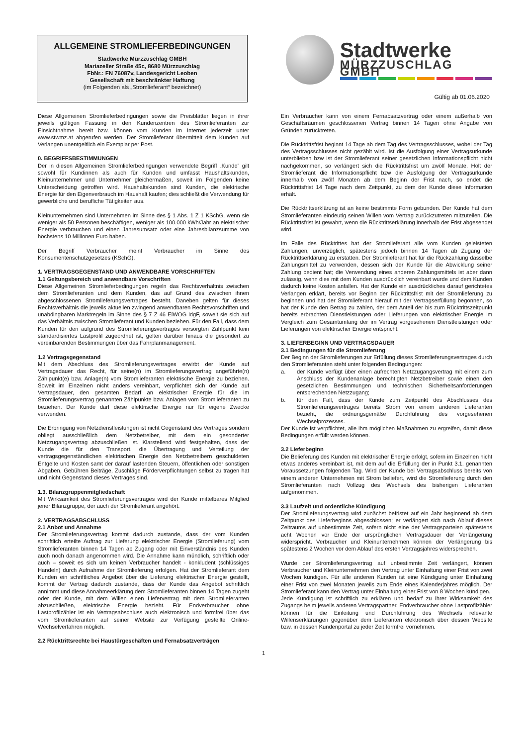ALLGEMEINE STROMLIEFERBEDINGUNGEN
Stadtwerke Mürzzuschlag GMBH
Mariazeller Straße 45c, 8680 Mürzzuschlag
FbNr.: FN 76087v, Landesgericht Leoben
Gesellschaft mit beschränkter Haftung
(im Folgenden als „Stromlieferant“ bezeichnet)
Stadtwerke
MÜRZZUSCHLAG GMBH
Gültig ab 01.06.2020
Diese Allgemeinen Stromlieferbedingungen sowie die Preisblätter liegen in ihrer jeweils gültigen Fassung in den Kundenzentren des Stromlieferanten zur Einsichtnahme bereit bzw. können vom Kunden im Internet jederzeit unter www.stwmz.at abgerufen werden. Der Stromlieferant übermittelt dem Kunden auf Verlangen unentgeltlich ein Exemplar per Post.
0. BEGRIFFSBESTIMMUNGEN
Der in diesen Allgemeinen Stromlieferbedingungen verwendete Begriff „Kunde” gilt sowohl für Kundinnen als auch für Kunden und umfasst Haushaltskunden, Kleinunternehmer und Unternehmer gleichermaßen, soweit im Folgenden keine Unterscheidung getroffen wird. Haushaltskunden sind Kunden, die elektrische Energie für den Eigenverbrauch im Haushalt kaufen; dies schließt die Verwendung für gewerbliche und berufliche Tätigkeiten aus.
Kleinunternehmen sind Unternehmen im Sinne des § 1 Abs. 1 Z 1 KSchG, wenn sie weniger als 50 Personen beschäftigen, weniger als 100.000 kWh/Jahr an elektrischer Energie verbrauchen und einen Jahresumsatz oder eine Jahresbilanzsumme von höchstens 10 Millionen Euro haben.
Der Begriff Verbraucher meint Verbraucher im Sinne des Konsumentenschutzgesetzes (KSchG).
1. VERTRAGSGEGENSTAND UND ANWENDBARE VORSCHRIFTEN
1.1 Geltungsbereich und anwendbare Vorschriften
Diese Allgemeinen Stromlieferbedingungen regeln das Rechtsverhältnis zwischen dem Stromlieferanten und dem Kunden, das auf Grund des zwischen ihnen abgeschlossenen Stromlieferungsvertrages besteht. Daneben gelten für dieses Rechtsverhältnis die jeweils aktuellen zwingend anwendbaren Rechtsvorschriften und unabdingbaren Marktregeln im Sinne des § 7 Z 46 ElWOG idgF, soweit sie sich auf das Verhältnis zwischen Stromlieferant und Kunden beziehen. Für den Fall, dass dem Kunden für den aufgrund des Stromlieferungsvertrages versorgten Zählpunkt kein standardisiertes Lastprofil zugeordnet ist, gelten darüber hinaus die gesondert zu vereinbarenden Bestimmungen über das Fahrplanmanagement.
1.2 Vertragsgegenstand
Mit dem Abschluss des Stromlieferungsvertrages erwirbt der Kunde auf Vertragsdauer das Recht, für seine(n) im Stromlieferungsvertrag angeführte(n) Zählpunkt(e) bzw. Anlage(n) vom Stromlieferanten elektrische Energie zu beziehen. Soweit im Einzelnen nicht anders vereinbart, verpflichtet sich der Kunde auf Vertragsdauer, den gesamten Bedarf an elektrischer Energie für die im Stromlieferungsvertrag genannten Zählpunkte bzw. Anlagen vom Stromlieferanten zu beziehen. Der Kunde darf diese elektrische Energie nur für eigene Zwecke verwenden.
Die Erbringung von Netzdienstleistungen ist nicht Gegenstand des Vertrages sondern obliegt ausschließlich dem Netzbetreiber, mit dem ein gesonderter Netzzugangsvertrag abzuschließen ist. Klarstellend wird festgehalten, dass der Kunde die für den Transport, die Übertragung und Verteilung der vertragsgegenständlichen elektrischen Energie den Netzbetreibern geschuldeten Entgelte und Kosten samt der darauf lastenden Steuern, öffentlichen oder sonstigen Abgaben, Gebühren Beiträge, Zuschläge Förderverpflichtungen selbst zu tragen hat und nicht Gegenstand dieses Vertrages sind.
1.3. Bilanzgruppenmitgliedschaft
Mit Wirksamkeit des Stromlieferungsvertrages wird der Kunde mittelbares Mitglied jener Bilanzgruppe, der auch der Stromlieferant angehört.
2. VERTRAGSABSCHLUSS
2.1 Anbot und Annahme
Der Stromlieferungsvertrag kommt dadurch zustande, dass der vom Kunden schriftlich erteilte Auftrag zur Lieferung elektrischer Energie (Stromlieferung) vom Stromlieferanten binnen 14 Tagen ab Zugang oder mit Einverständnis des Kunden auch noch danach angenommen wird. Die Annahme kann mündlich, schriftlich oder auch – soweit es sich um keinen Verbraucher handelt - konkludent (schlüssiges Handeln) durch Aufnahme der Stromlieferung erfolgen. Hat der Stromlieferant dem Kunden ein schriftliches Angebot über die Lieferung elektrischer Energie gestellt, kommt der Vertrag dadurch zustande, dass der Kunde das Angebot schriftlich annimmt und diese Annahmeerklärung dem Stromlieferanten binnen 14 Tagen zugeht oder der Kunde, mit dem Willen einen Liefervertrag mit dem Stromlieferanten abzuschließen, elektrische Energie bezieht. Für Endverbraucher ohne Lastprofilzähler ist ein Vertragsabschluss auch elektronisch und formfrei über das vom Stromlieferanten auf seiner Website zur Verfügung gestellte Online-Wechselverfahren möglich.
2.2 Rücktrittsrechte bei Haustürgeschäften und Fernabsatzverträgen
Ein Verbraucher kann von einem Fernabsatzvertrag oder einem außerhalb von Geschäftsräumen geschlossenen Vertrag binnen 14 Tagen ohne Angabe von Gründen zurücktreten.
Die Rücktrittsfrist beginnt 14 Tage ab dem Tag des Vertragsschlusses, wobei der Tag des Vertragsschlusses nicht gezählt wird. Ist die Ausfolgung einer Vertragsurkunde unterblieben bzw ist der Stromlieferant seiner gesetzlichen Informationspflicht nicht nachgekommen, so verlängert sich die Rücktrittsfrist um zwölf Monate. Holt der Stromlieferant die Informationspflicht bzw die Ausfolgung der Vertragsurkunde innerhalb von zwölf Monaten ab dem Beginn der Frist nach, so endet die Rücktrittsfrist 14 Tage nach dem Zeitpunkt, zu dem der Kunde diese Information erhält.
Die Rücktrittserklärung ist an keine bestimmte Form gebunden. Der Kunde hat dem Stromlieferanten eindeutig seinen Willen vom Vertrag zurückzutreten mitzuteilen. Die Rücktrittsfrist ist gewahrt, wenn die Rücktrittserklärung innerhalb der Frist abgesendet wird.
Im Falle des Rücktrittes hat der Stromlieferant alle vom Kunden geleisteten Zahlungen, unverzüglich, spätestens jedoch binnen 14 Tagen ab Zugang der Rücktrittserklärung zu erstatten. Der Stromlieferant hat für die Rückzahlung dasselbe Zahlungsmittel zu verwenden, dessen sich der Kunde für die Abwicklung seiner Zahlung bedient hat; die Verwendung eines anderen Zahlungsmittels ist aber dann zulässig, wenn dies mit dem Kunden ausdrücklich vereinbart wurde und dem Kunden dadurch keine Kosten anfallen. Hat der Kunde ein ausdrückliches darauf gerichtetes Verlangen erklärt, bereits vor Beginn der Rücktrittsfrist mit der Stromlieferung zu beginnen und hat der Stromlieferant hierauf mit der Vertragserfüllung begonnen, so hat der Kunde den Betrag zu zahlen, der dem Anteil der bis zum Rücktrittszeitpunkt bereits erbrachten Dienstleistungen oder Lieferungen von elektrischer Energie im Vergleich zum Gesamtumfang der im Vertrag vorgesehenen Dienstleistungen oder Lieferungen von elektrischer Energie entspricht.
3. LIEFERBEGINN UND VERTRAGSDAUER
3.1 Bedingungen für die Stromlieferung
Der Beginn der Stromlieferungen zur Erfüllung dieses Stromlieferungsvertrages durch den Stromlieferanten steht unter folgenden Bedingungen:
a. der Kunde verfügt über einen aufrechten Netzzugangsvertrag mit einem zum Anschluss der Kundenanlage berechtigten Netzbetreiber sowie einen den gesetzlichen Bestimmungen und technischen Sicherheitsanforderungen entsprechenden Netzzugang;
b. für den Fall, dass der Kunde zum Zeitpunkt des Abschlusses des Stromlieferungsvertrages bereits Strom von einem anderen Lieferanten bezieht, die ordnungsgemäße Durchführung des vorgesehenen Wechselprozesses.
Der Kunde ist verpflichtet, alle ihm möglichen Maßnahmen zu ergreifen, damit diese Bedingungen erfüllt werden können.
3.2 Lieferbeginn
Die Belieferung des Kunden mit elektrischer Energie erfolgt, sofern im Einzelnen nicht etwas anderes vereinbart ist, mit dem auf die Erfüllung der in Punkt 3.1. genannten Voraussetzungen folgenden Tag. Wird der Kunde bei Vertragsabschluss bereits von einem anderen Unternehmen mit Strom beliefert, wird die Stromlieferung durch den Stromlieferanten nach Vollzug des Wechsels des bisherigen Lieferanten aufgenommen.
3.3 Laufzeit und ordentliche Kündigung
Der Stromlieferungsvertrag wird zunächst befristet auf ein Jahr beginnend ab dem Zeitpunkt des Lieferbeginns abgeschlossen; er verlängert sich nach Ablauf dieses Zeitraums auf unbestimmte Zeit, sofern nicht eine der Vertragsparteien spätestens acht Wochen vor Ende der ursprünglichen Vertragsdauer der Verlängerung widerspricht. Verbraucher und Kleinunternehmen können der Verlängerung bis spätestens 2 Wochen vor dem Ablauf des ersten Vertragsjahres widersprechen.
Wurde der Stromlieferungsvertrag auf unbestimmte Zeit verlängert, können Verbraucher und Kleinunternehmen den Vertrag unter Einhaltung einer Frist von zwei Wochen kündigen. Für alle anderen Kunden ist eine Kündigung unter Einhaltung einer Frist von zwei Monaten jeweils zum Ende eines Kalenderjahres möglich. Der Stromlieferant kann den Vertrag unter Einhaltung einer Frist von 8 Wochen kündigen.
Jede Kündigung ist schriftlich zu erklären und bedarf zu ihrer Wirksamkeit des Zugangs beim jeweils anderen Vertragspartner. Endverbraucher ohne Lastprofilzähler können für die Einleitung und Durchführung des Wechsels relevante Willenserklärungen gegenüber dem Lieferanten elektronisch über dessen Website bzw. in dessen Kundenportal zu jeder Zeit formfrei vornehmen.
1